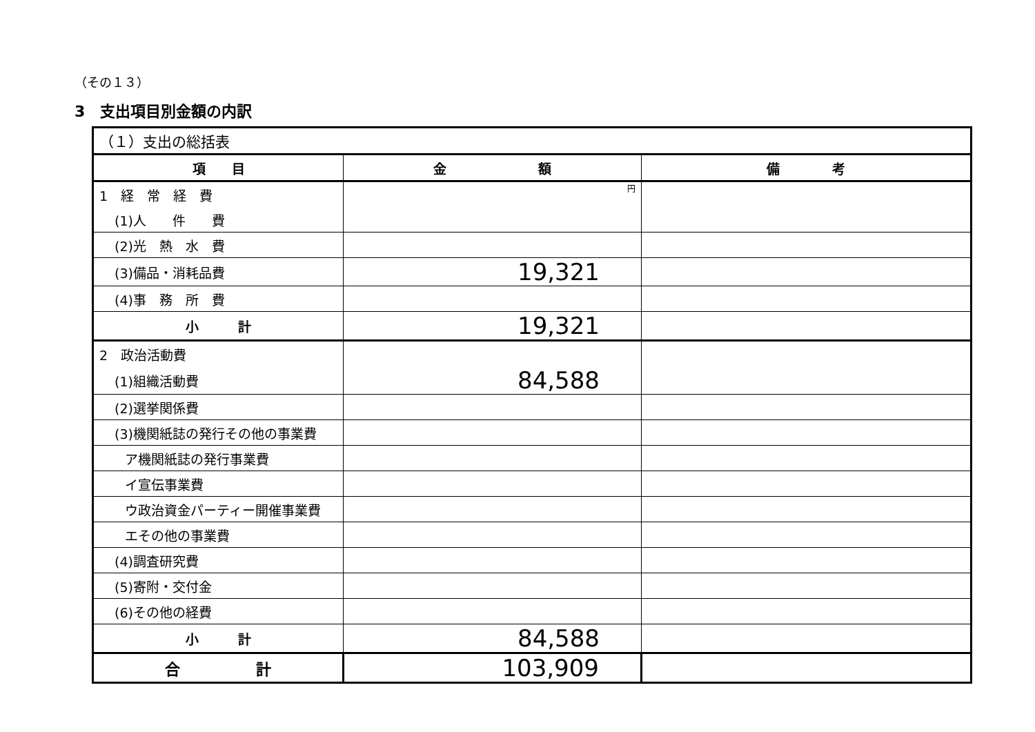（その１３）
3　支出項目別金額の内訳
| （１）支出の総括表 | | |
| 項 目 | 金 額 | 備 考 |
| 1 経 常 経 費 | 円 | |
| (1)人 件 費 | | |
| (2)光 熱 水 費 | | |
| (3)備品・消耗品費 | 19,321 | |
| (4)事 務 所 費 | | |
| 小 計 | 19,321 | |
| 2 政治活動費 | | |
| (1)組織活動費 | 84,588 | |
| (2)選挙関係費 | | |
| (3)機関紙誌の発行その他の事業費 | | |
| ア機関紙誌の発行事業費 | | |
| イ宣伝事業費 | | |
| ウ政治資金パーティー開催事業費 | | |
| エその他の事業費 | | |
| (4)調査研究費 | | |
| (5)寄附・交付金 | | |
| (6)その他の経費 | | |
| 小 計 | 84,588 | |
| 合 計 | 103,909 | |